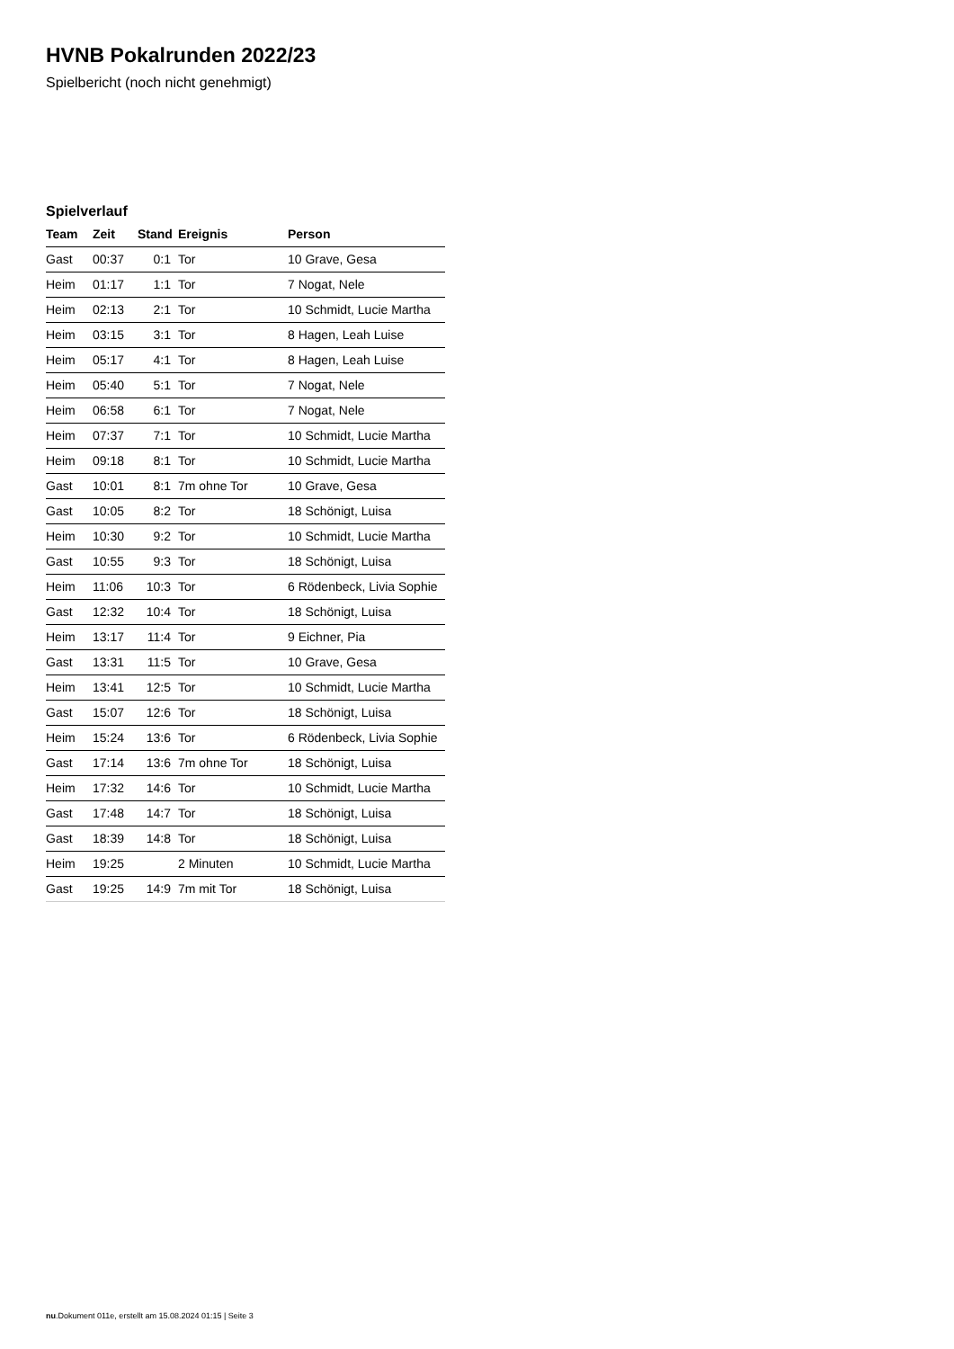HVNB Pokalrunden 2022/23
Spielbericht (noch nicht genehmigt)
Spielverlauf
| Team | Zeit | Stand | Ereignis | Person |
| --- | --- | --- | --- | --- |
| Gast | 00:37 | 0:1 | Tor | 10 Grave, Gesa |
| Heim | 01:17 | 1:1 | Tor | 7 Nogat, Nele |
| Heim | 02:13 | 2:1 | Tor | 10 Schmidt, Lucie Martha |
| Heim | 03:15 | 3:1 | Tor | 8 Hagen, Leah Luise |
| Heim | 05:17 | 4:1 | Tor | 8 Hagen, Leah Luise |
| Heim | 05:40 | 5:1 | Tor | 7 Nogat, Nele |
| Heim | 06:58 | 6:1 | Tor | 7 Nogat, Nele |
| Heim | 07:37 | 7:1 | Tor | 10 Schmidt, Lucie Martha |
| Heim | 09:18 | 8:1 | Tor | 10 Schmidt, Lucie Martha |
| Gast | 10:01 | 8:1 | 7m ohne Tor | 10 Grave, Gesa |
| Gast | 10:05 | 8:2 | Tor | 18 Schönigt, Luisa |
| Heim | 10:30 | 9:2 | Tor | 10 Schmidt, Lucie Martha |
| Gast | 10:55 | 9:3 | Tor | 18 Schönigt, Luisa |
| Heim | 11:06 | 10:3 | Tor | 6 Rödenbeck, Livia Sophie |
| Gast | 12:32 | 10:4 | Tor | 18 Schönigt, Luisa |
| Heim | 13:17 | 11:4 | Tor | 9 Eichner, Pia |
| Gast | 13:31 | 11:5 | Tor | 10 Grave, Gesa |
| Heim | 13:41 | 12:5 | Tor | 10 Schmidt, Lucie Martha |
| Gast | 15:07 | 12:6 | Tor | 18 Schönigt, Luisa |
| Heim | 15:24 | 13:6 | Tor | 6 Rödenbeck, Livia Sophie |
| Gast | 17:14 | 13:6 | 7m ohne Tor | 18 Schönigt, Luisa |
| Heim | 17:32 | 14:6 | Tor | 10 Schmidt, Lucie Martha |
| Gast | 17:48 | 14:7 | Tor | 18 Schönigt, Luisa |
| Gast | 18:39 | 14:8 | Tor | 18 Schönigt, Luisa |
| Heim | 19:25 | | 2 Minuten | 10 Schmidt, Lucie Martha |
| Gast | 19:25 | 14:9 | 7m mit Tor | 18 Schönigt, Luisa |
nu.Dokument 011e, erstellt am 15.08.2024 01:15 | Seite 3